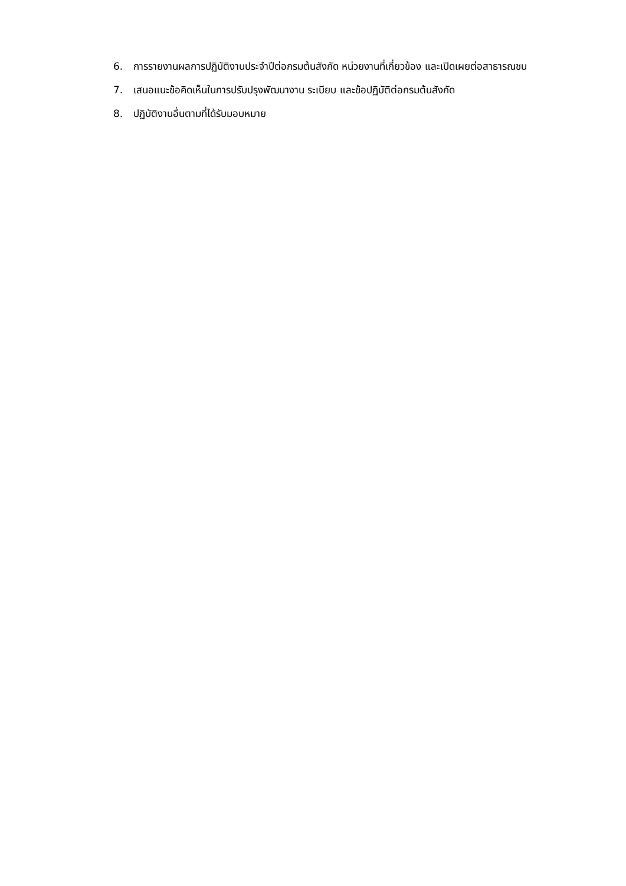6. การรายงานผลการปฏิบัติงานประจำปีต่อกรมต้นสังกัด หน่วยงานที่เกี่ยวข้อง และเปิดเผยต่อสาธารณชน
7. เสนอแนะข้อคิดเห็นในการปรับปรุงพัฒนางาน ระเบียบ และข้อปฏิบัติต่อกรมต้นสังกัด
8. ปฏิบัติงานอื่นตามที่ได้รับมอบหมาย